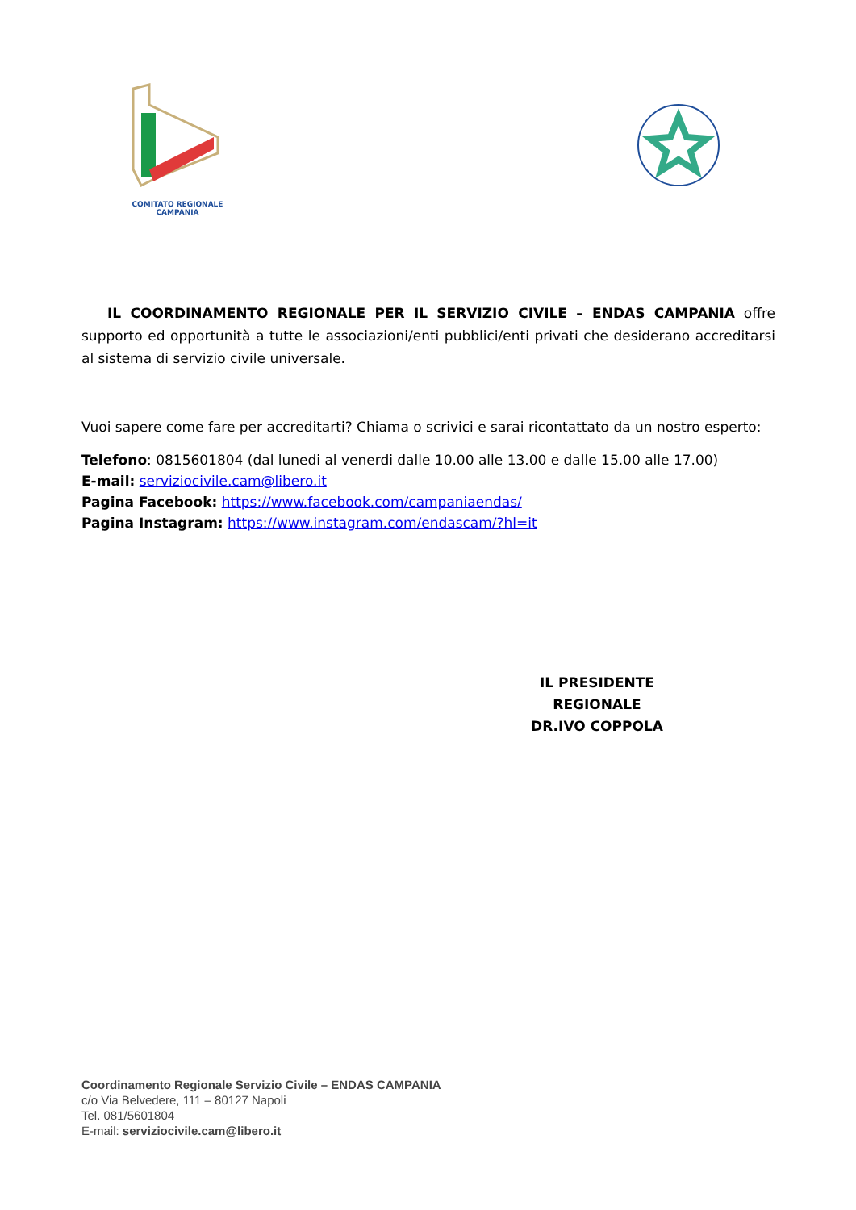COMITATO REGIONALE CAMPANIA
IL COORDINAMENTO REGIONALE PER IL SERVIZIO CIVILE – ENDAS CAMPANIA offre supporto ed opportunità a tutte le associazioni/enti pubblici/enti privati che desiderano accreditarsi al sistema di servizio civile universale.
Vuoi sapere come fare per accreditarti? Chiama o scrivici e sarai ricontattato da un nostro esperto:
Telefono: 0815601804 (dal lunedi al venerdi dalle 10.00 alle 13.00 e dalle 15.00 alle 17.00)
E-mail: serviziocivile.cam@libero.it
Pagina Facebook: https://www.facebook.com/campaniaendas/
Pagina Instagram: https://www.instagram.com/endascam/?hl=it
IL PRESIDENTE REGIONALE
DR.IVO COPPOLA
Coordinamento Regionale Servizio Civile – ENDAS CAMPANIA
c/o Via Belvedere, 111 – 80127 Napoli
Tel. 081/5601804
E-mail: serviziocivile.cam@libero.it